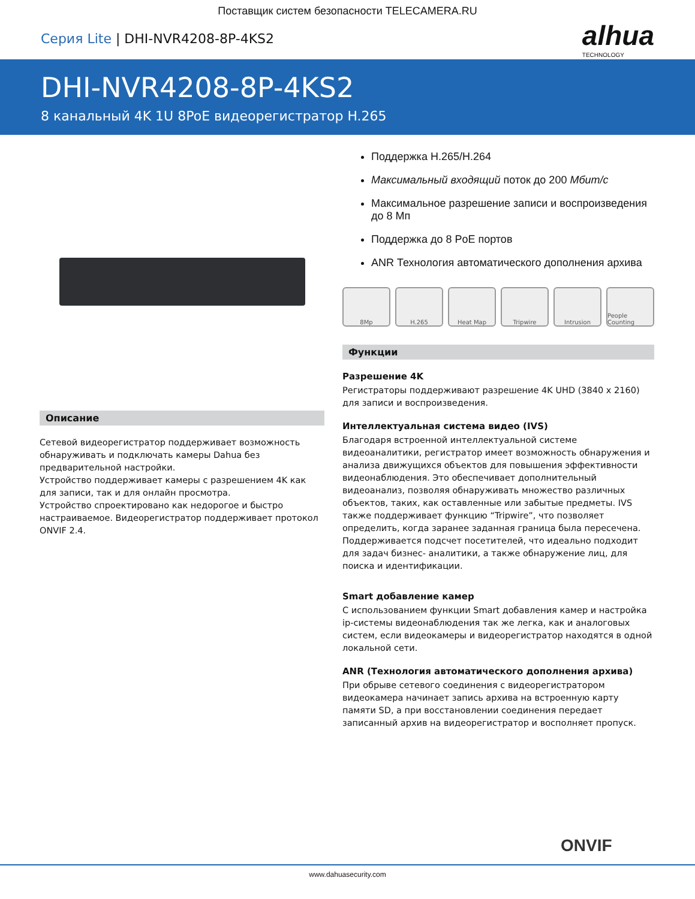Поставщик систем безопасности TELECAMERA.RU
Серия Lite | DHI-NVR4208-8P-4KS2
alhua
TECHNOLOGY
DHI-NVR4208-8P-4KS2
8 канальный 4K 1U 8PoE видеорегистратор H.265
Описание
Сетевой видеорегистратор поддерживает возможность обнаруживать и подключать камеры Dahua без предварительной настройки.
Устройство поддерживает камеры с разрешением 4K как для записи, так и для онлайн просмотра.
Устройство спроектировано как недорогое и быстро настраиваемое. Видеорегистратор поддерживает протокол ONVIF 2.4.
Поддержка H.265/H.264
Максимальный входящий поток до 200 Мбит/с
Максимальное разрешение записи и воспроизведения до 8 Мп
Поддержка до 8 PoE портов
ANR Технология автоматического дополнения архива
8Mp H.265 Heat Map Tripwire Intrusion People Counting
Функции
Разрешение 4K
Регистраторы поддерживают разрешение 4K UHD (3840 x 2160) для записи и воспроизведения.
Интеллектуальная система видео (IVS)
Благодаря встроенной интеллектуальной системе видеоаналитики, регистратор имеет возможность обнаружения и анализа движущихся объектов для повышения эффективности видеонаблюдения. Это обеспечивает дополнительный видеоанализ, позволяя обнаруживать множество различных объектов, таких, как оставленные или забытые предметы. IVS также поддерживает функцию “Tripwire”, что позволяет определить, когда заранее заданная граница была пересечена. Поддерживается подсчет посетителей, что идеально подходит для задач бизнес- аналитики, а также обнаружение лиц, для поиска и идентификации.
Smart добавление камер
С использованием функции Smart добавления камер и настройка ip-системы видеонаблюдения так же легка, как и аналоговых систем, если видеокамеры и видеорегистратор находятся в одной локальной сети.
ANR (Технология автоматического дополнения архива)
При обрыве сетевого соединения с видеорегистратором видеокамера начинает запись архива на встроенную карту памяти SD, а при восстановлении соединения передает записанный архив на видеорегистратор и восполняет пропуск.
ONVIF
www.dahuasecurity.com